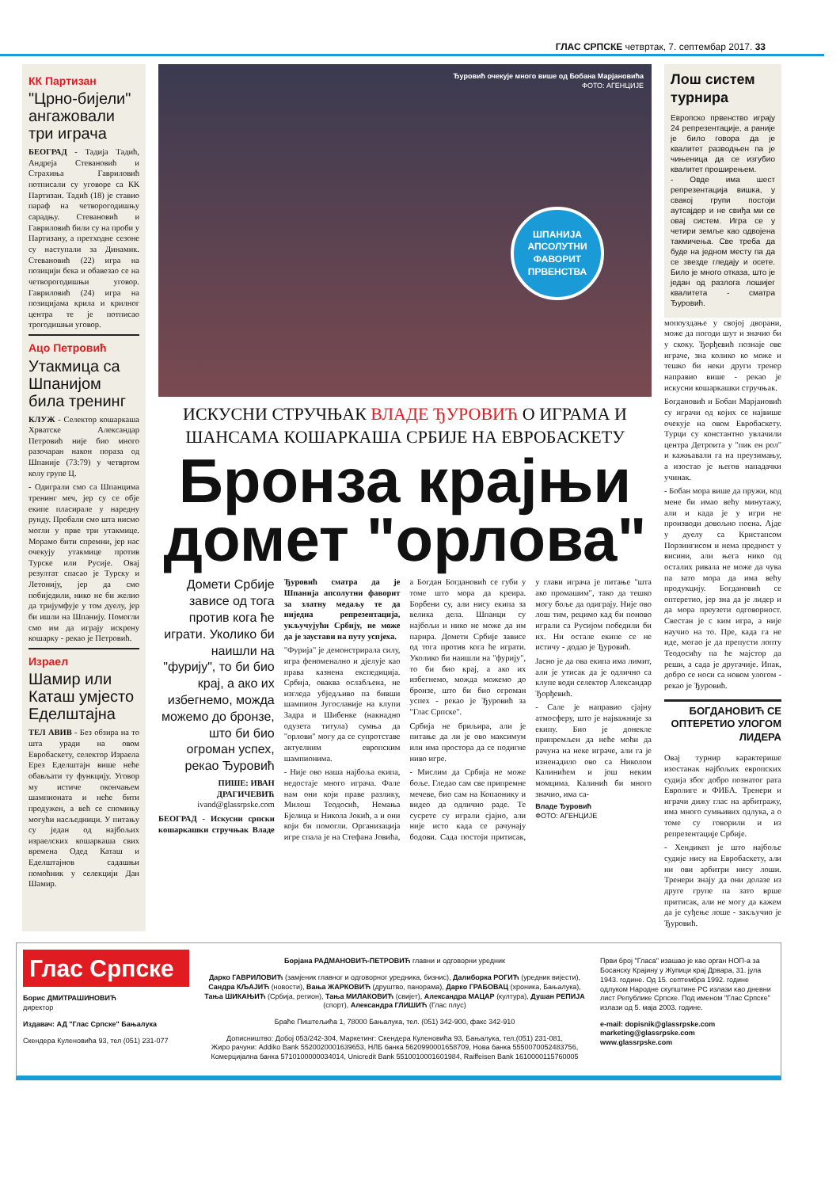ГЛАС СРПСКЕ четвртак, 7. септембар 2017. 33
КК Партизан
"Црно-бијели" ангажовали три играча
БЕОГРАД - Тадија Тадић, Андреја Стевановић и Страхиња Гавриловић потписали су уговоре са КК Партизан. Тадић (18) је ставио параф на четворогодишњу сарадњу. Стевановић и Гавриловић били су на проби у Партизану, а претходне сезоне су наступали за Динамик. Стевановић (22) игра на позицији бека и обавезао се на четворогодишњи уговор. Гавриловић (24) игра на позицијама крила и крилног центра те је потписао трогодишњи уговор.
Ацо Петровић
Утакмица са Шпанијом била тренинг
КЛУЖ - Селектор кошаркаша Хрватске Александар Петровић није био много разочаран након пораза од Шпаније (73:79) у четвртом колу групе Ц.
- Одиграли смо са Шпанцима тренинг меч, јер су се обје екипе пласирале у наредну рунду. Пробали смо шта нисмо могли у прве три утакмице. Морамо бити спремни, јер нас очекују утакмице против Турске или Русије. Овај резултат спасао је Турску и Летонију, јер да смо побиједили, нико не би желио да тријумфује у том дуелу, јер би ишли на Шпанију. Помогли смо им да играју искрену кошарку - рекао је Петровић.
Израел
Шамир или Каташ умјесто Еделштајна
ТЕЛ АВИВ - Без обзира на то шта уради на овом Евробаскету, селектор Израела Ерез Еделштајн више неће обављати ту функцију. Уговор му истиче окончањем шампионата и неће бити продужен, а већ се спомињу могући насљедници. У питању су један од најбољих израелских кошаркаша свих времена Одед Каташ и Еделштајнов садашњи помоћник у селекцији Дан Шамир.
Ђуровић очекује много више од Бобана Марјановића
ФОТО: АГЕНЦИЈЕ
ШПАНИЈА АПСОЛУТНИ ФАВОРИТ ПРВЕНСТВА
ИСКУСНИ СТРУЧЊАК ВЛАДЕ ЂУРОВИЋ О ИГРАМА И ШАНСАМА КОШАРКАША СРБИЈЕ НА ЕВРОБАСКЕТУ
Бронза крајњи домет "орлова"
Домети Србије зависе од тога против кога ће играти. Уколико би наишли на "фурију", то би био крај, а ако их избегнемо, можда можемо до бронзе, што би био огроман успех, рекао Ђуровић
ПИШЕ: ИВАН ДРАГИЧЕВИЋ
ivand@glassrpske.com
БЕОГРАД - Искусни српски кошаркашки стручњак Владе Ђуровић сматра да је Шпанија апсолутни фаворит за златну медаљу те да ниједна репрезентација, укључујући Србију, не може да је заустави на путу успјеха.
"Фурија" је демонстрирала силу, игра феноменално и дјелује као права казнена експедиција. Србија, оваква ослабљена, не изгледа убједљиво па бивши шампион Југославије на клупи Задра и Шибенке (накнадно одузета титула) сумња да "орлови" могу да се супротставе актуелним европским шампионима.
- Није ово наша најбоља екипа, недостаје много играча. Фале нам они који праве разлику, Милош Теодосић, Немања Бјелица и Никола Јокић, а и они који би помогли. Организација игре спала је на Стефана Јовића, а Богдан Богдановић се губи у томе што мора да креира. Борбени су, али нису екипа за велика дела. Шпанци су најбољи и нико не може да им парира. Домети Србије зависе од тога против кога ће играти. Уколико би наишли на "фурију", то би био крај, а ако их избегнемо, можда можемо до бронзе, што би био огроман успех - рекао је Ђуровић за "Глас Српске".
Србија не бриљира, али је питање да ли је ово максимум или има простора да се подигне ниво игре.
- Мислим да Србија не може боље. Гледао сам све припремне мечеве, био сам на Копаонику и видео да одлично раде. Те сусрете су играли сјајно, али није исто када се рачунају бодови. Сада постоји притисак, у глави играча је питање "шта ако промашим", тако да тешко могу боље да одиграју. Није ово лош тим, рецимо кад би поново играли са Русијом победили би их. Ни остале екипе се не истичу - додао је Ђуровић.
Јасно је да ова екипа има лимит, али је утисак да је одлично са клупе води селектор Александар Ђорђевић.
- Сале је направио сјајну атмосферу, што је најважније за екипу. Био је донекле припремљен да неће моћи да рачуна на неке играче, али га је изненадило ово са Николом Калинићем и још неким момцима. Калинић би много значио, има са-
Владе Ђуровић
ФОТО: АГЕНЦИЈЕ
Лош систем турнира
Европско првенство играју 24 репрезентације, а раније је било говора да је квалитет разводњен па је чињеница да се изгубио квалитет проширењем.
- Овде има шест репрезентација вишка, у свакој групи постоји аутсајдер и не свиђа ми се овај систем. Игра се у четири земље као одвојена такмичења. Све треба да буде на једном месту па да се звезде гледају и осете. Било је много отказа, што је један од разлога лошијег квалитета - сматра Ђуровић.
мопоуздање у својој дворани, може да погоди шут и значио би у скоку. Ђорђевић познаје ове играче, зна колико ко може и тешко би неки други тренер направио више - рекао је искусни кошаркашки стручњак.
Богдановић и Бобан Марјановић су играчи од којих се највише очекује на овом Евробаскету. Турци су константно увлачили центра Детроита у "пик ен рол" и кажњавали га на преузимању, а изостао је његов нападачки учинак.
- Бобан мора више да пружи, код мене би имао већу минутажу, али и када је у игри не производи довољно поена. Ајде у дуелу са Кристапсом Порзингисом и нема предност у висини, али њега нико од осталих ривала не може да чува па зато мора да има већу продукцију. Богдановић се оптеретио, јер зна да је лидер и да мора преузети одговорност. Свестан је с ким игра, а није научио на то. Пре, када га не иде, могао је да препусти лопту Теодосићу па ће мајстор да реши, а сада је другачије. Ипак, добро се носи са новом улогом - рекао је Ђуровић.
БОГДАНОВИЋ СЕ ОПТЕРЕТИО УЛОГОМ ЛИДЕРА
Овај турнир карактерише изостанак најбољих европских судија због добро познатог рата Евролиге и ФИБА. Тренери и играчи дижу глас на арбитражу, има много сумњивих одлука, а о томе су говорили и из репрезентације Србије.
- Хендикеп је што најбоље судије нису на Евробаскету, али ни ови арбитри нису лоши. Тренери знају да они долазе из друге групе па зато врше притисак, али не могу да кажем да је суђење лоше - закључио је Ђуровић.
Глас Српске
Борис ДМИТРАШИНОВИЋ
директор
Издавач: АД "Глас Српске" Бањалука
Скендера Куленовића 93, тел (051) 231-077
Борјана РАДМАНОВИЋ-ПЕТРОВИЋ главни и одговорни уредник
Дарко ГАВРИЛОВИЋ (замјеник главног и одговорног уредника, бизнис), Далиборка РОГИЋ (уредник вијести), Сандра КЉАЈИЋ (новости), Вања ЖАРКОВИЋ (друштво, панорама), Дарко ГРАБОВАЦ (хроника, Бањалука), Тања ШИКАЊИЋ (Србија, регион), Тања МИЛАКОВИЋ (свијет), Александра МАЦАР (култура), Душан РЕПИЈА (спорт), Александра ГЛИШИЋ (Глас плус)
Браће Пиштељића 1, 78000 Бањалука, тел. (051) 342-900, факс 342-910
Дописништво: Добој 053/242-304, Маркетинг: Скендера Куленовића 93, Бањалука, тел.(051) 231-081,
Жиро рачуни: Addiko Bank 5520020001639653, НЛБ банка 5620990001658709, Нова банка 5550070052483756,
Комерцијална банка 5710100000034014, Unicredit Bank 5510010001601984, Raiffeisen Bank 1610000115760005
Први број "Гласа" изашао је као орган НОП-а за Босанску Крајину у Жупици крај Дрвара, 31. јула 1943. године. Од 15. септембра 1992. године одлуком Народне скупштине РС излази као дневни лист Републике Српске. Под именом "Глас Српске" излази од 5. маја 2003. године.
e-mail: dopisnik@glassrpske.com
marketing@glassrpske.com
www.glassrpske.com